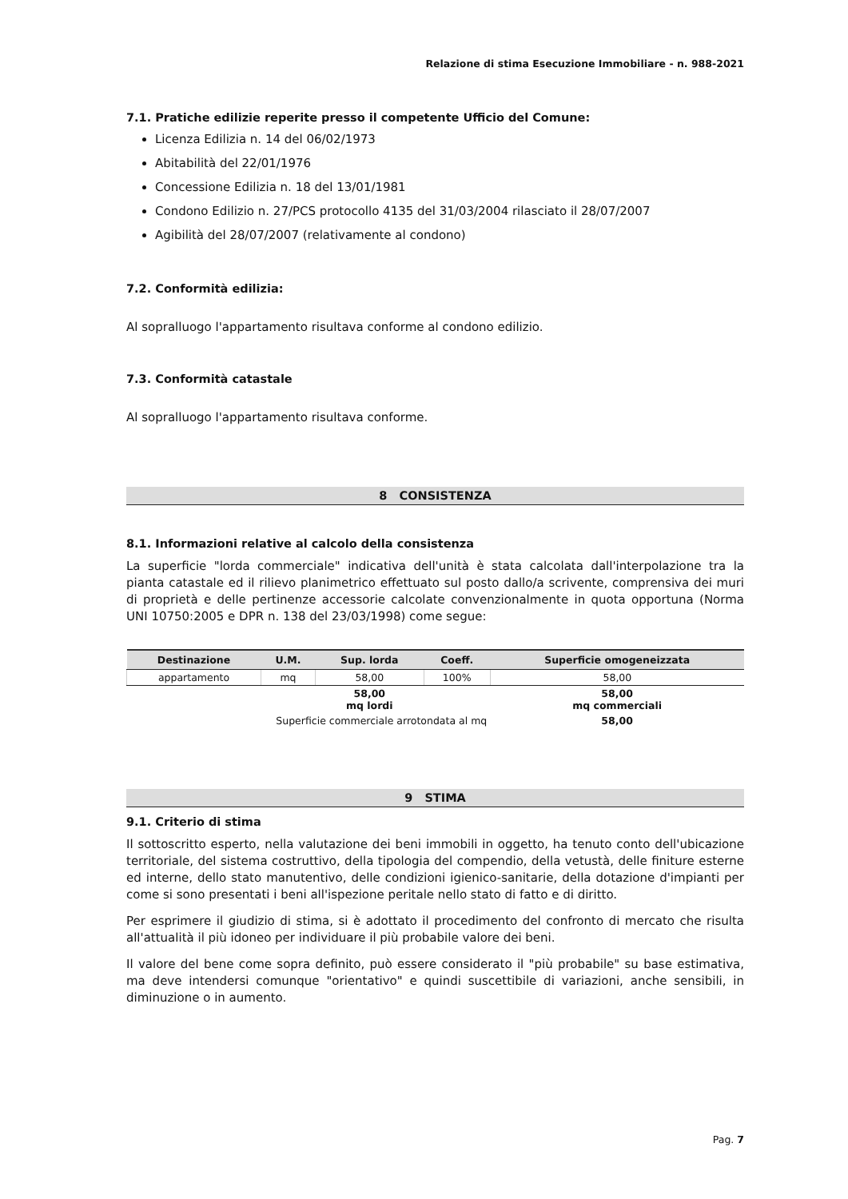Relazione di stima Esecuzione Immobiliare - n. 988-2021
7.1. Pratiche edilizie reperite presso il competente Ufficio del Comune:
Licenza Edilizia n. 14 del 06/02/1973
Abitabilità del 22/01/1976
Concessione Edilizia n. 18 del 13/01/1981
Condono Edilizio n. 27/PCS protocollo 4135 del 31/03/2004 rilasciato il 28/07/2007
Agibilità del 28/07/2007 (relativamente al condono)
7.2. Conformità edilizia:
Al sopralluogo l'appartamento risultava conforme al condono edilizio.
7.3. Conformità catastale
Al sopralluogo l'appartamento risultava conforme.
8 CONSISTENZA
8.1. Informazioni relative al calcolo della consistenza
La superficie "lorda commerciale" indicativa dell'unità è stata calcolata dall'interpolazione tra la pianta catastale ed il rilievo planimetrico effettuato sul posto dallo/a scrivente, comprensiva dei muri di proprietà e delle pertinenze accessorie calcolate convenzionalmente in quota opportuna (Norma UNI 10750:2005 e DPR n. 138 del 23/03/1998) come segue:
| Destinazione | U.M. | Sup. lorda | Coeff. | Superficie omogeneizzata |
| --- | --- | --- | --- | --- |
| appartamento | mq | 58,00 | 100% | 58,00 |
| | | 58,00 mq lordi | | 58,00 mq commerciali |
| Superficie commerciale arrotondata al mq | | | | 58,00 |
9 STIMA
9.1. Criterio di stima
Il sottoscritto esperto, nella valutazione dei beni immobili in oggetto, ha tenuto conto dell'ubicazione territoriale, del sistema costruttivo, della tipologia del compendio, della vetustà, delle finiture esterne ed interne, dello stato manutentivo, delle condizioni igienico-sanitarie, della dotazione d'impianti per come si sono presentati i beni all'ispezione peritale nello stato di fatto e di diritto.
Per esprimere il giudizio di stima, si è adottato il procedimento del confronto di mercato che risulta all'attualità il più idoneo per individuare il più probabile valore dei beni.
Il valore del bene come sopra definito, può essere considerato il "più probabile" su base estimativa, ma deve intendersi comunque "orientativo" e quindi suscettibile di variazioni, anche sensibili, in diminuzione o in aumento.
Pag. 7